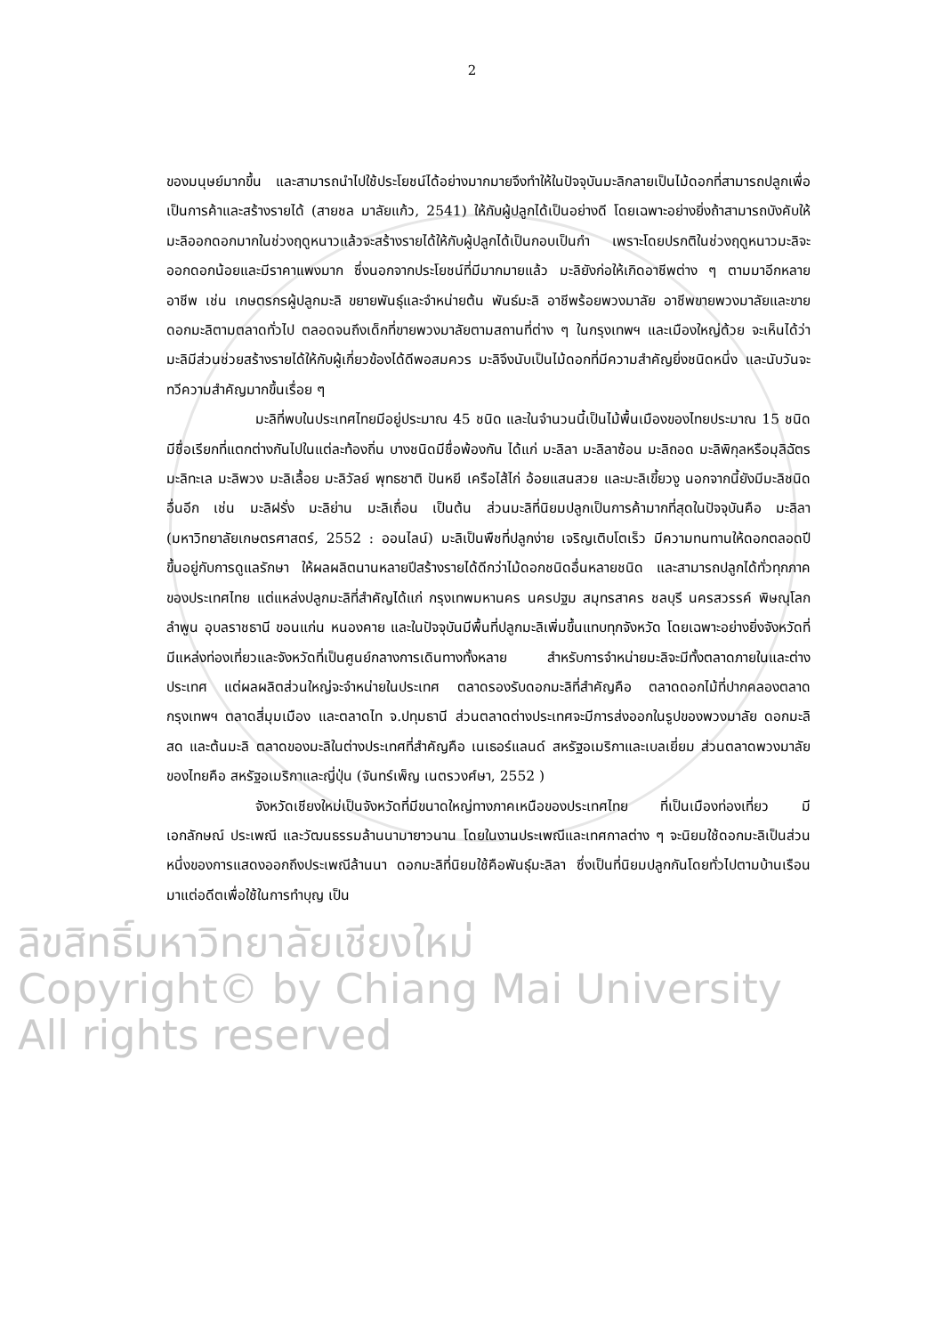2
ของมนุษย์มากขึ้น และสามารถนำไปใช้ประโยชน์ได้อย่างมากมายจึงทำให้ในปัจจุบันมะลิกลายเป็นไม้ดอกที่สามารถปลูกเพื่อเป็นการค้าและสร้างรายได้ (สายชล มาลัยแก้ว, 2541) ให้กับผู้ปลูกได้เป็นอย่างดี โดยเฉพาะอย่างยิ่งถ้าสามารถบังคับให้มะลิออกดอกมากในช่วงฤดูหนาวแล้วจะสร้างรายได้ให้กับผู้ปลูกได้เป็นกอบเป็นกำ เพราะโดยปรกติในช่วงฤดูหนาวมะลิจะออกดอกน้อยและมีราคาแพงมาก ซึ่งนอกจากประโยชน์ที่มีมากมายแล้ว มะลิยังก่อให้เกิดอาชีพต่าง ๆ ตามมาอีกหลายอาชีพ เช่น เกษตรกรผู้ปลูกมะลิ ขยายพันธุ์และจำหน่ายต้น พันธ์มะลิ อาชีพร้อยพวงมาลัย อาชีพขายพวงมาลัยและขายดอกมะลิตามตลาดทั่วไป ตลอดจนถึงเด็กที่ขายพวงมาลัยตามสถานที่ต่าง ๆ ในกรุงเทพฯ และเมืองใหญ่ด้วย จะเห็นได้ว่ามะลิมีส่วนช่วยสร้างรายได้ให้กับผู้เกี่ยวข้องได้ดีพอสมควร มะลิจึงนับเป็นไม้ดอกที่มีความสำคัญยิ่งชนิดหนึ่ง และนับวันจะทวีความสำคัญมากขึ้นเรื่อย ๆ
มะลิที่พบในประเทศไทยมีอยู่ประมาณ 45 ชนิด และในจำนวนนี้เป็นไม้พื้นเมืองของไทยประมาณ 15 ชนิด มีชื่อเรียกที่แตกต่างกันไปในแต่ละท้องถิ่น บางชนิดมีชื่อพ้องกัน ได้แก่ มะลิลา มะลิลาซ้อน มะลิถอด มะลิพิกุลหรือมุลิฉัตร มะลิทะเล มะลิพวง มะลิเลื้อย มะลิวัลย์ พุทธชาติ ปันหยี เครือไส้ไก่ อ้อยแสนสวย และมะลิเขี้ยวงู นอกจากนี้ยังมีมะลิชนิดอื่นอีก เช่น มะลิฝรั่ง มะลิย่าน มะลิเถื่อน เป็นต้น ส่วนมะลิที่นิยมปลูกเป็นการค้ามากที่สุดในปัจจุบันคือ มะลิลา (มหาวิทยาลัยเกษตรศาสตร์, 2552 : ออนไลน์) มะลิเป็นพืชที่ปลูกง่าย เจริญเติบโตเร็ว มีความทนทานให้ดอกตลอดปี ขึ้นอยู่กับการดูแลรักษา ให้ผลผลิตนานหลายปีสร้างรายได้ดีกว่าไม้ดอกชนิดอื่นหลายชนิด และสามารถปลูกได้ทั่วทุกภาคของประเทศไทย แต่แหล่งปลูกมะลิที่สำคัญได้แก่ กรุงเทพมหานคร นครปฐม สมุทรสาคร ชลบุรี นครสวรรค์ พิษณุโลก ลำพูน อุบลราชธานี ขอนแก่น หนองคาย และในปัจจุบันมีพื้นที่ปลูกมะลิเพิ่มขึ้นแทบทุกจังหวัด โดยเฉพาะอย่างยิ่งจังหวัดที่มีแหล่งท่องเที่ยวและจังหวัดที่เป็นศูนย์กลางการเดินทางทั้งหลาย สำหรับการจำหน่ายมะลิจะมีทั้งตลาดภายในและต่างประเทศ แต่ผลผลิตส่วนใหญ่จะจำหน่ายในประเทศ ตลาดรองรับดอกมะลิที่สำคัญคือ ตลาดดอกไม้ที่ปากคลองตลาด กรุงเทพฯ ตลาดสี่มุมเมือง และตลาดไท จ.ปทุมธานี ส่วนตลาดต่างประเทศจะมีการส่งออกในรูปของพวงมาลัย ดอกมะลิสด และต้นมะลิ ตลาดของมะลิในต่างประเทศที่สำคัญคือ เนเธอร์แลนด์ สหรัฐอเมริกาและเบลเยี่ยม ส่วนตลาดพวงมาลัยของไทยคือ สหรัฐอเมริกาและญี่ปุ่น (จันทร์เพ็ญ เนตรวงศ์ษา, 2552 )
จังหวัดเชียงใหม่เป็นจังหวัดที่มีขนาดใหญ่ทางภาคเหนือของประเทศไทย ที่เป็นเมืองท่องเที่ยว มีเอกลักษณ์ ประเพณี และวัฒนธรรมล้านนามายาวนาน โดยในงานประเพณีและเทศกาลต่าง ๆ จะนิยมใช้ดอกมะลิเป็นส่วนหนึ่งของการแสดงออกถึงประเพณีล้านนา ดอกมะลิที่นิยมใช้คือพันธุ์มะลิลา ซึ่งเป็นที่นิยมปลูกกันโดยทั่วไปตามบ้านเรือนมาแต่อดีตเพื่อใช้ในการทำบุญ เป็น
ลิขสิทธิ์มหาวิทยาลัยเชียงใหม่
Copyright© by Chiang Mai University
All rights reserved